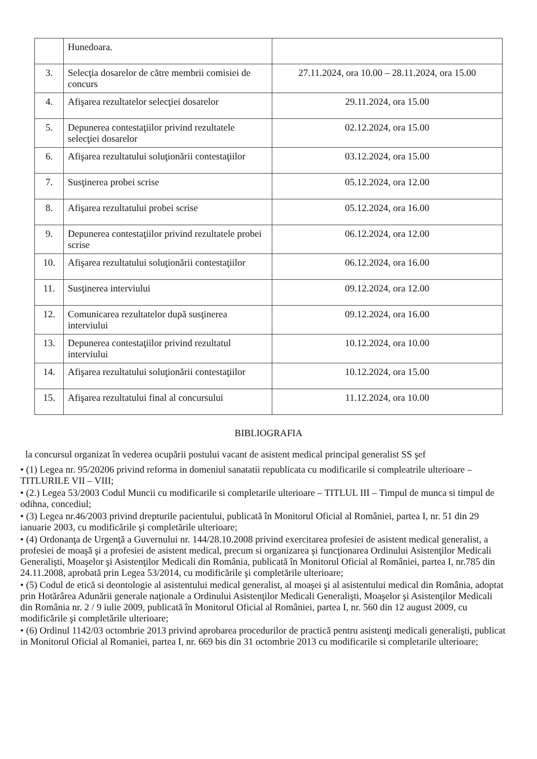| | Hunedoara. | |
| 3. | Selecţia dosarelor de către membrii comisiei de concurs | 27.11.2024, ora 10.00 – 28.11.2024, ora 15.00 |
| 4. | Afişarea rezultatelor selecţiei dosarelor | 29.11.2024, ora 15.00 |
| 5. | Depunerea contestaţiilor privind rezultatele selecţiei dosarelor | 02.12.2024, ora 15.00 |
| 6. | Afişarea rezultatului soluţionării contestaţiilor | 03.12.2024, ora 15.00 |
| 7. | Susţinerea probei scrise | 05.12.2024, ora 12.00 |
| 8. | Afişarea rezultatului probei scrise | 05.12.2024, ora 16.00 |
| 9. | Depunerea contestaţiilor privind rezultatele probei scrise | 06.12.2024, ora 12.00 |
| 10. | Afişarea rezultatului soluţionării contestaţiilor | 06.12.2024, ora 16.00 |
| 11. | Susţinerea interviului | 09.12.2024, ora 12.00 |
| 12. | Comunicarea rezultatelor după susţinerea interviului | 09.12.2024, ora 16.00 |
| 13. | Depunerea contestaţiilor privind rezultatul interviului | 10.12.2024, ora 10.00 |
| 14. | Afişarea rezultatului soluţionării contestaţiilor | 10.12.2024, ora 15.00 |
| 15. | Afişarea rezultatului final al concursului | 11.12.2024, ora 10.00 |
BIBLIOGRAFIA
la concursul organizat în vederea ocupării postului vacant de asistent medical principal generalist SS şef
• (1) Legea nr. 95/20206 privind reforma in domeniul sanatatii republicata cu modificarile si compleatrile ulterioare – TITLURILE VII – VIII;
• (2.) Legea 53/2003 Codul Muncii cu modificarile si completarile ulterioare – TITLUL III – Timpul de munca si timpul de odihna, concediul;
• (3) Legea nr.46/2003 privind drepturile pacientului, publicată în Monitorul Oficial al României, partea I, nr. 51 din 29 ianuarie 2003, cu modificările şi completările ulterioare;
• (4) Ordonanţa de Urgenţă a Guvernului nr. 144/28.10.2008 privind exercitarea profesiei de asistent medical generalist, a profesiei de moaşă şi a profesiei de asistent medical, precum si organizarea şi funcţionarea Ordinului Asistenţilor Medicali Generalişti, Moaşelor şi Asistenţilor Medicali din România, publicată în Monitorul Oficial al României, partea I, nr.785 din 24.11.2008, aprobată prin Legea 53/2014, cu modificările şi completările ulterioare;
• (5) Codul de etică si deontologie al asistentului medical generalist, al moaşei şi al asistentului medical din România, adoptat prin Hotărârea Adunării generale naţionale a Ordinului Asistenţilor Medicali Generalişti, Moaşelor şi Asistenţilor Medicali din România nr. 2 / 9 iulie 2009, publicată în Monitorul Oficial al României, partea I, nr. 560 din 12 august 2009, cu modificările şi completările ulterioare;
• (6) Ordinul 1142/03 octombrie 2013 privind aprobarea procedurilor de practică pentru asistenţi medicali generalişti, publicat in Monitorul Oficial al Romaniei, partea I, nr. 669 bis din 31 octombrie 2013 cu modificarile si completarile ulterioare;